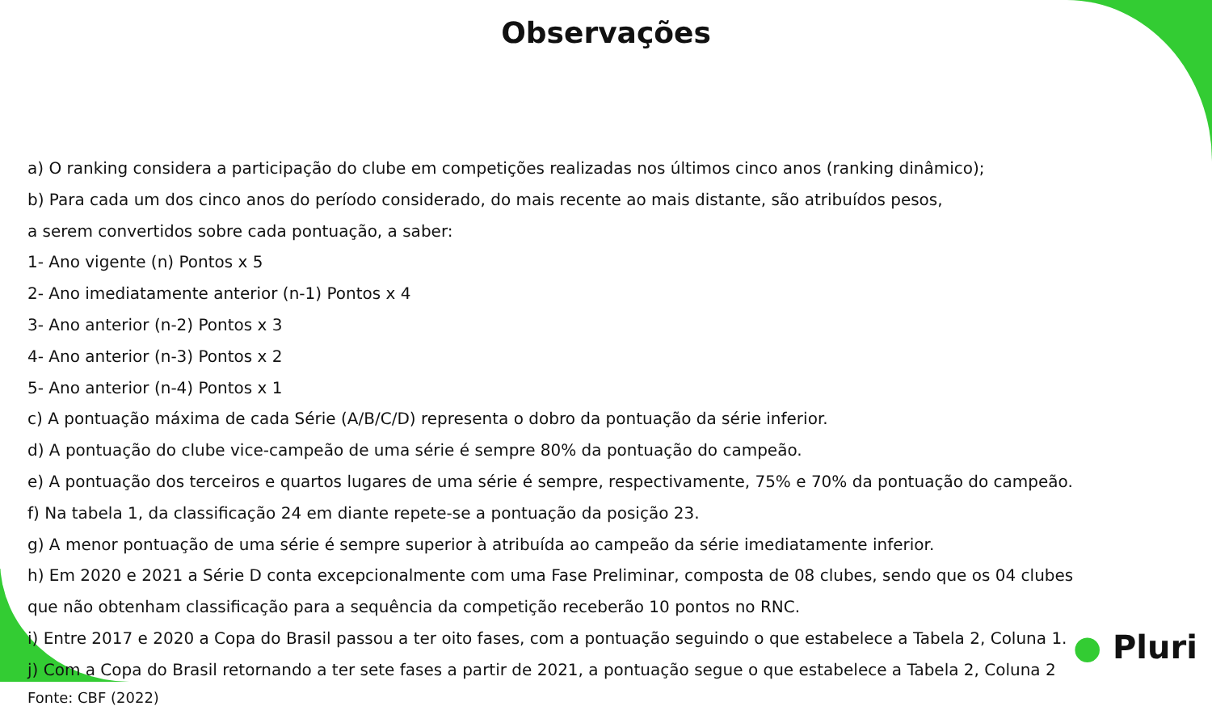Observações
a) O ranking considera a participação do clube em competições realizadas nos últimos cinco anos (ranking dinâmico);
b) Para cada um dos cinco anos do período considerado, do mais recente ao mais distante, são atribuídos pesos,
a serem convertidos sobre cada pontuação, a saber:
1- Ano vigente (n) Pontos x 5
2- Ano imediatamente anterior (n-1) Pontos x 4
3- Ano anterior (n-2) Pontos x 3
4- Ano anterior (n-3) Pontos x 2
5- Ano anterior (n-4) Pontos x 1
c) A pontuação máxima de cada Série (A/B/C/D) representa o dobro da pontuação da série inferior.
d) A pontuação do clube vice-campeão de uma série é sempre 80% da pontuação do campeão.
e) A pontuação dos terceiros e quartos lugares de uma série é sempre, respectivamente, 75% e 70% da pontuação do campeão.
f) Na tabela 1, da classificação 24 em diante repete-se a pontuação da posição 23.
g) A menor pontuação de uma série é sempre superior à atribuída ao campeão da série imediatamente inferior.
h) Em 2020 e 2021 a Série D conta excepcionalmente com uma Fase Preliminar, composta de 08 clubes, sendo que os 04 clubes
que não obtenham classificação para a sequência da competição receberão 10 pontos no RNC.
i) Entre 2017 e 2020 a Copa do Brasil passou a ter oito fases, com a pontuação seguindo o que estabelece a Tabela 2, Coluna 1.
j) Com a Copa do Brasil retornando a ter sete fases a partir de 2021, a pontuação segue o que estabelece a Tabela 2, Coluna 2
Fonte: CBF (2022)
● Pluri